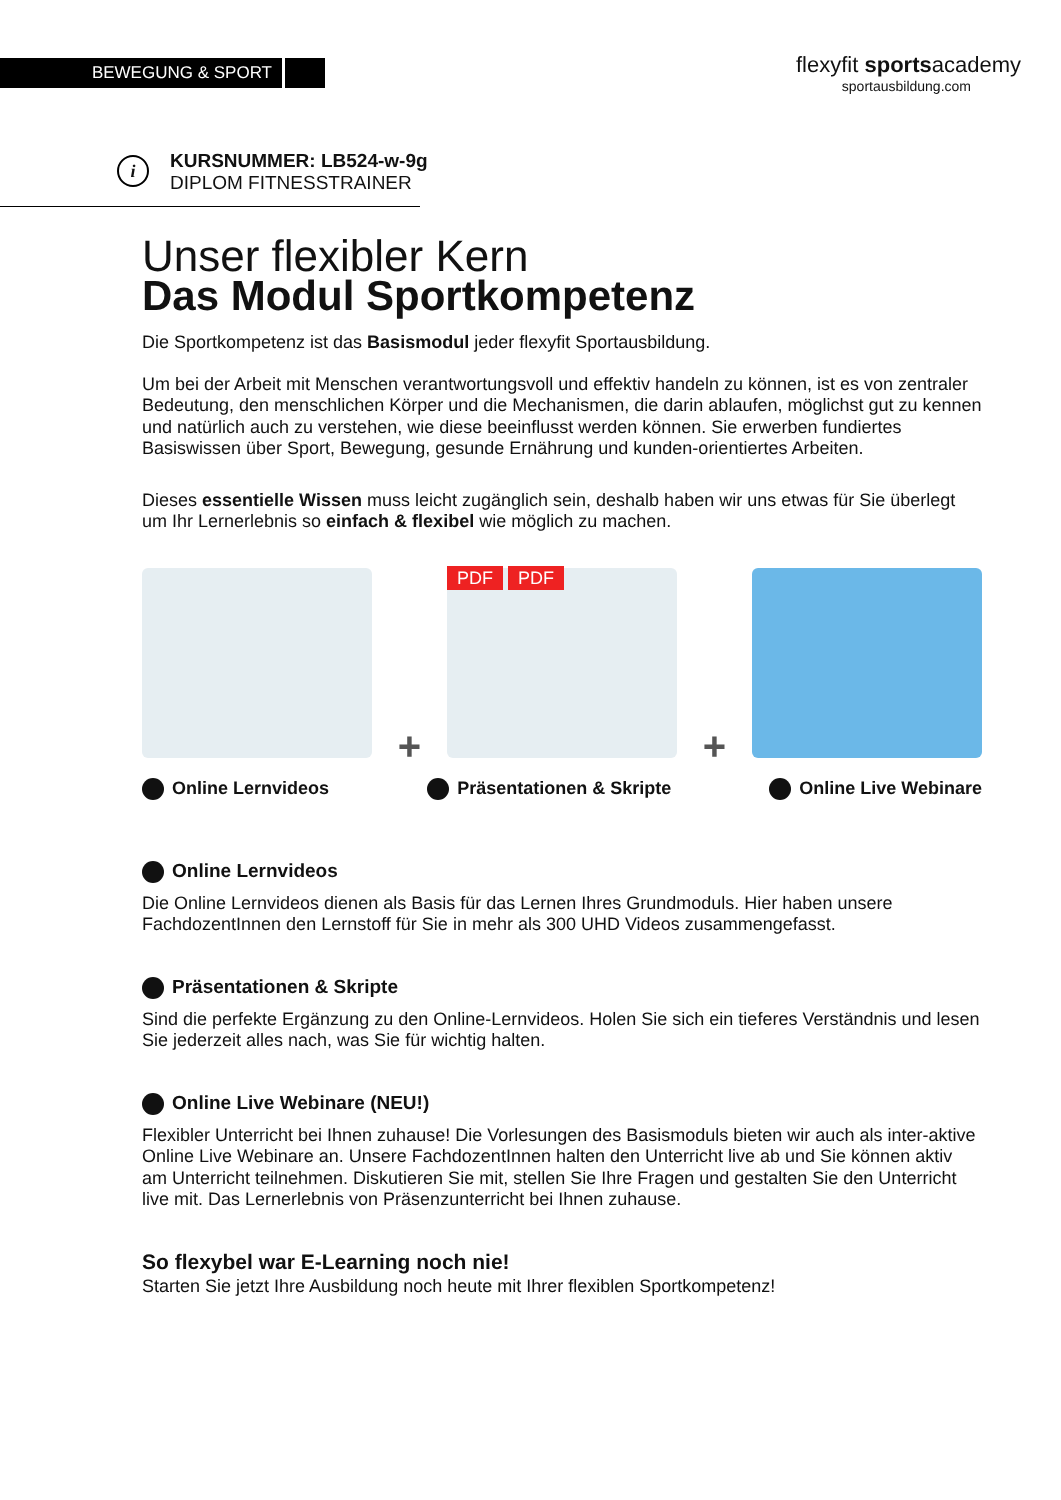BEWEGUNG & SPORT
flexyfit sportsacademy
sportausbildung.com
i
KURSNUMMER: LB524-w-9g
DIPLOM FITNESSTRAINER
Unser flexibler Kern
Das Modul Sportkompetenz
Die Sportkompetenz ist das Basismodul jeder flexyfit Sportausbildung.
Um bei der Arbeit mit Menschen verantwortungsvoll und effektiv handeln zu können, ist es von zentraler Bedeutung, den menschlichen Körper und die Mechanismen, die darin ablaufen, möglichst gut zu kennen und natürlich auch zu verstehen, wie diese beeinflusst werden können. Sie erwerben fundiertes Basiswissen über Sport, Bewegung, gesunde Ernährung und kunden-orientiertes Arbeiten.
Dieses essentielle Wissen muss leicht zugänglich sein, deshalb haben wir uns etwas für Sie überlegt um Ihr Lernerlebnis so einfach & flexibel wie möglich zu machen.
+
PDF PDF
+
Online Lernvideos Präsentationen & Skripte Online Live Webinare
Online Lernvideos
Die Online Lernvideos dienen als Basis für das Lernen Ihres Grundmoduls. Hier haben unsere FachdozentInnen den Lernstoff für Sie in mehr als 300 UHD Videos zusammengefasst.
Präsentationen & Skripte
Sind die perfekte Ergänzung zu den Online-Lernvideos. Holen Sie sich ein tieferes Verständnis und lesen Sie jederzeit alles nach, was Sie für wichtig halten.
Online Live Webinare (NEU!)
Flexibler Unterricht bei Ihnen zuhause! Die Vorlesungen des Basismoduls bieten wir auch als inter-aktive Online Live Webinare an. Unsere FachdozentInnen halten den Unterricht live ab und Sie können aktiv am Unterricht teilnehmen. Diskutieren Sie mit, stellen Sie Ihre Fragen und gestalten Sie den Unterricht live mit. Das Lernerlebnis von Präsenzunterricht bei Ihnen zuhause.
So flexybel war E-Learning noch nie!
Starten Sie jetzt Ihre Ausbildung noch heute mit Ihrer flexiblen Sportkompetenz!